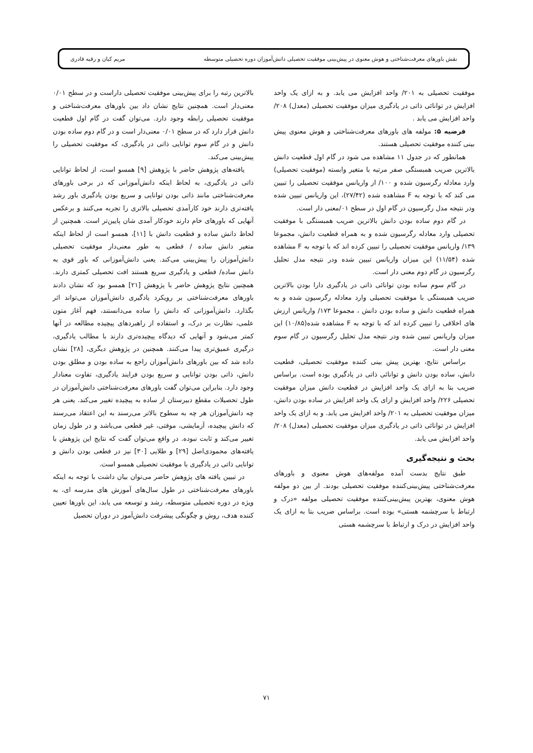نقش باورهای معرفت‌شناختی و هوش معنوی در پیش‌بینی موفقیت تحصیلی دانش‌آموزان دوره تحصیلی متوسطه مریم کیان و رقیه قادری
موفقیت تحصیلی به ۲۰۱/ واحد افزایش می یابد. و به ازای یک واحد افزایش در توانائی ذاتی در یادگیری میزان موفقیت تحصیلی (معدل) ۲۰۸/ واحد افزایش می یابد .
فرضیه ۵: مولفه های باورهای معرفت‌شناختی و هوش معنوی پیش بینی کننده موفقیت تحصیلی هستند.
همانطور که در جدول ۱۱ مشاهده می شود در گام اول قطعیت دانش بالاترین ضریب همبستگی صفر مرتبه با متغیر وابسته (موفقیت تحصیلی) وارد معادله رگرسیون شده و ۱۰۰/ از واریانس موفقیت تحصیلی را تبیین می کند که با توجه به F مشاهده شده (۲۷/۴۲)، این واریانس تبیین شده ودر نتیجه مدل رگرسیون در گام اول در سطح ۰۱/معنی دار است.
در گام دوم ساده بودن دانش بالاترین ضریب همبستگی با موفقیت تحصیلی وارد معادله رگرسیون شده و به همراه قطعیت دانش، مجموعا ۱۳۹/ واریانس موفقیت تحصیلی را تبیین کرده اند که با توجه به F مشاهده شده (۱۱/۵۴) این میزان واریانس تبیین شده ودر نتیجه مدل تحلیل رگرسیون در گام دوم معنی دار است.
در گام سوم ساده بودن توانائی ذاتی در یادگیری دارا بودن بالاترین ضریب همبستگی با موفقیت تحصیلی وارد معادله رگرسیون شده و به همراه قطعیت دانش و ساده بودن دانش ، مجموعا ۱۷۳/ واریانس ارزش های اخلاقی را تبیین کرده اند که با توجه به F مشاهده شده(۱۰/۸۵) این میزان واریانس تبیین شده ودر نتیجه مدل تحلیل رگرسیون در گام سوم معنی دار است.
براساس نتایج، بهترین پیش بینی کننده موفقیت تحصیلی، قطعیت دانش، ساده بودن دانش و توانائی ذاتی در یادگیری بوده است. براساس ضریب بتا به ازای یک واحد افزایش در قطعیت دانش میزان موفقیت تحصیلی ۲۲۶/ واحد افزایش و ازای یک واحد افزایش در ساده بودن دانش، میزان موفقیت تحصیلی به ۲۰۱/ واحد افزایش می یابد. و به ازای یک واحد افزایش در توانائی ذاتی در یادگیری میزان موفقیت تحصیلی (معدل) ۲۰۸/ واحد افزایش می یابد.
بحث و نتیجه‌گیری
طبق نتایج بدست آمده مولفه‌های هوش معنوی و باورهای معرفت‌شناختی پیش‌بینی‌کننده موفقیت تحصیلی بودند. از بین دو مولفه هوش معنوی، بهترین پیش‌بینی‌کننده موفقیت تحصیلی مولفه «درک و ارتباط با سرچشمه هستی» بوده است. براساس ضریب بتا به ازای یک واحد افزایش در درک و ارتباط با سرچشمه هستی
بالاترین رتبه را برای پیش‌بینی موفقیت تحصیلی داراست و در سطح ۰/۰۱ معنی‌دار است. همچنین نتایج نشان داد بین باورهای معرفت‌شناختی و موفقیت تحصیلی رابطه وجود دارد. می‌توان گفت در گام اول قطعیت دانش قرار دارد که در سطح ۰/۰۱ معنی‌دار است و در گام دوم ساده بودن دانش و در گام سوم توانایی ذاتی در یادگیری، که موفقیت تحصیلی را پیش‌بینی می‌کند.
یافته‌های پژوهش حاضر با پژوهش [۹] همسو است، از لحاظ توانایی ذاتی در یادگیری، به لحاظ اینکه دانش‌آموزانی که در برخی باورهای معرفت‌شناختی مانند ذاتی بودن توانایی و سریع بودن یادگیری باور رشد یافته‌تری دارند خود کارآمدی تحصیلی بالاتری را تجربه می‌کنند و برعکس آنهایی که باورهای خام دارند خودکار آمدی شان پایین‌تر است. همچنین از لحاظ دانش ساده و قطعیت دانش با [۱۱]، همسو است از لحاظ اینکه متغیر دانش ساده / قطعی به طور معنی‌دار موفقیت تحصیلی دانش‌آموزان را پیش‌بینی می‌کند. یعنی دانش‌آموزانی که باور قوی به دانش ساده/ قطعی و یادگیری سریع هستند افت تحصیلی کمتری دارند. همچنین نتایج پژوهش حاضر با پژوهش [۲۱] همسو بود که نشان دادند باورهای معرفت‌شناختی بر رویکرد یادگیری دانش‌آموزان می‌تواند اثر بگذارد. دانش‌آموزانی که دانش را ساده می‌دانستند، فهم آغاز متون علمی، نظارت بر درک، و استفاده از راهبردهای پیچیده مطالعه در آنها کمتر می‌شود و آنهایی که دیدگاه پیچیده‌تری دارند با مطالب یادگیری، درگیری عمیق‌تری پیدا می‌کنند. همچنین در پژوهش دیگری، [۲۸] نشان داده شد که بین باورهای دانش‌آموزان راجع به ساده بودن و مطلق بودن دانش، ذاتی بودن توانایی و سریع بودن فرایند یادگیری، تفاوت معنادار وجود دارد. بنابراین می‌توان گفت باورهای معرفت‌شناختی دانش‌آموزان در طول تحصیلات مقطع دبیرستان از ساده به پیچیده تغییر می‌کند. یعنی هر چه دانش‌آموزان هر چه به سطوح بالاتر می‌رسند به این اعتقاد می‌رسند که دانش پیچیده، آزمایشی، موقتی، غیر قطعی می‌باشد و در طول زمان تغییر می‌کند و ثابت نبوده. در واقع می‌توان گفت که نتایج این پژوهش با یافته‌های محمودی‌اصل [۲۹] و طلایی [۳۰] نیز در قطعی بودن دانش و توانایی ذاتی در یادگیری با موفقیت تحصیلی همسو است.
در تبیین یافته های پژوهش حاضر می‌توان بیان داشت با توجه به اینکه باورهای معرفت‌شناختی در طول سال‌های آموزش های مدرسه ای، به ویژه در دوره تحصیلی متوسطه، رشد و توسعه می یابد، این باورها تعیین کننده هدف، روش و چگونگی پیشرفت دانش‌آموز در دوران تحصیل
۷۱